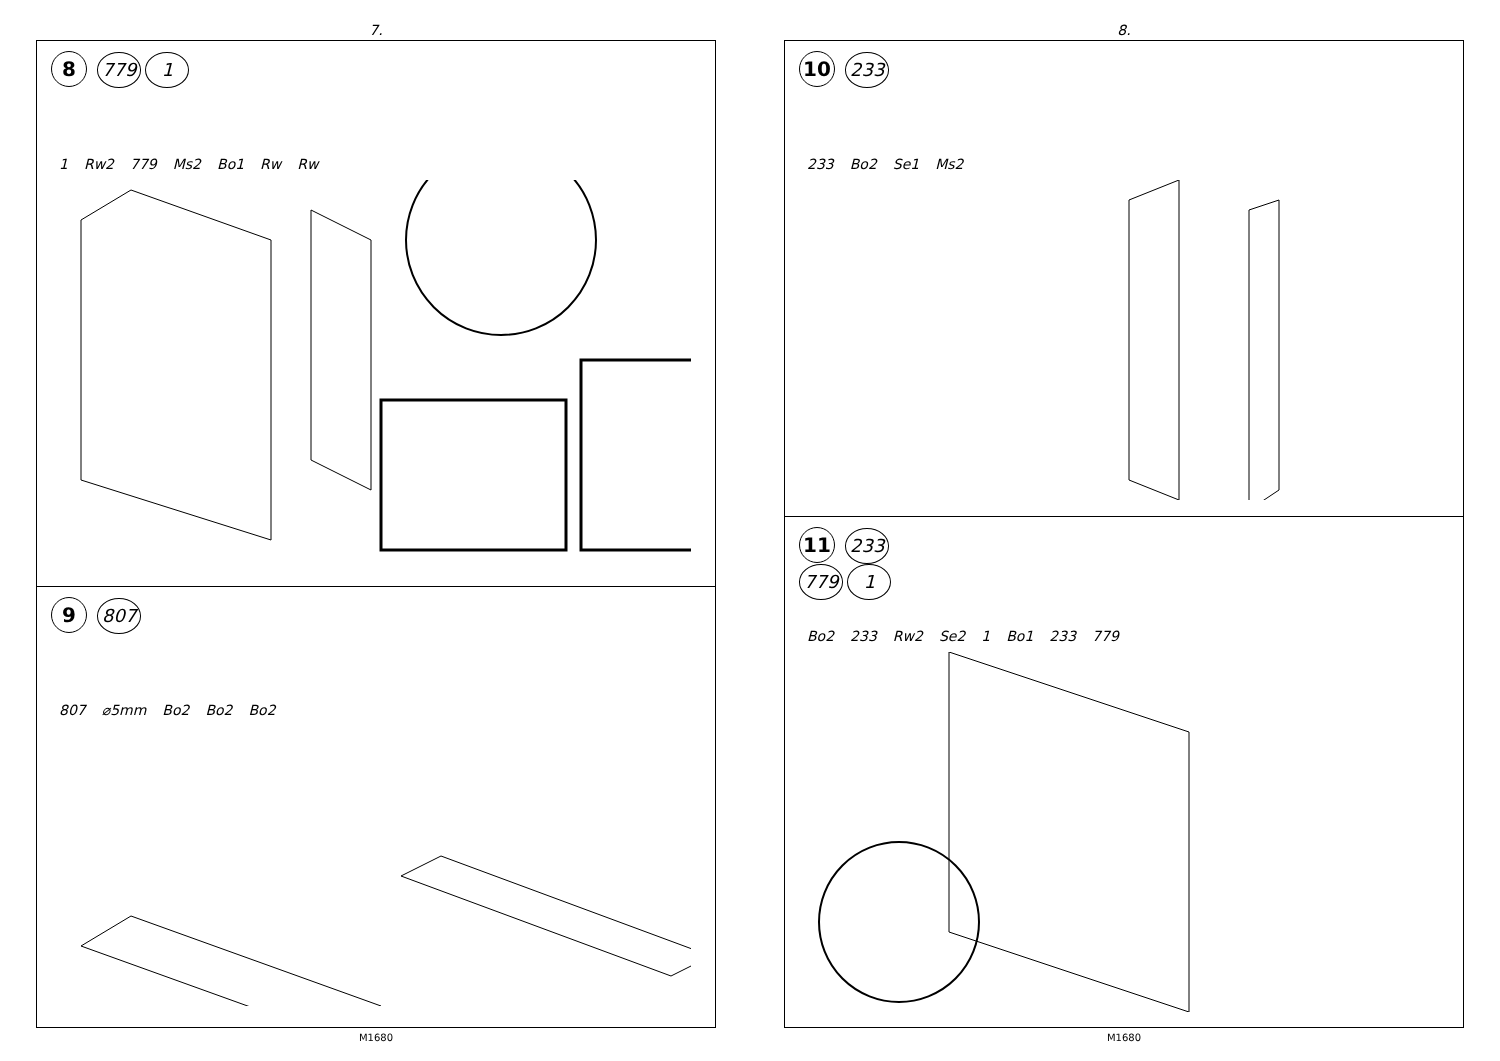7.
8 779 1
1 Rw2 779 Ms2 Bo1 Rw Rw
9 807
807 ⌀5mm Bo2 Bo2 Bo2
M1680
8.
10 233
233 Bo2 Se1 Ms2
11 233
779 1
Bo2 233 Rw2 Se2 1 Bo1 233 779
M1680